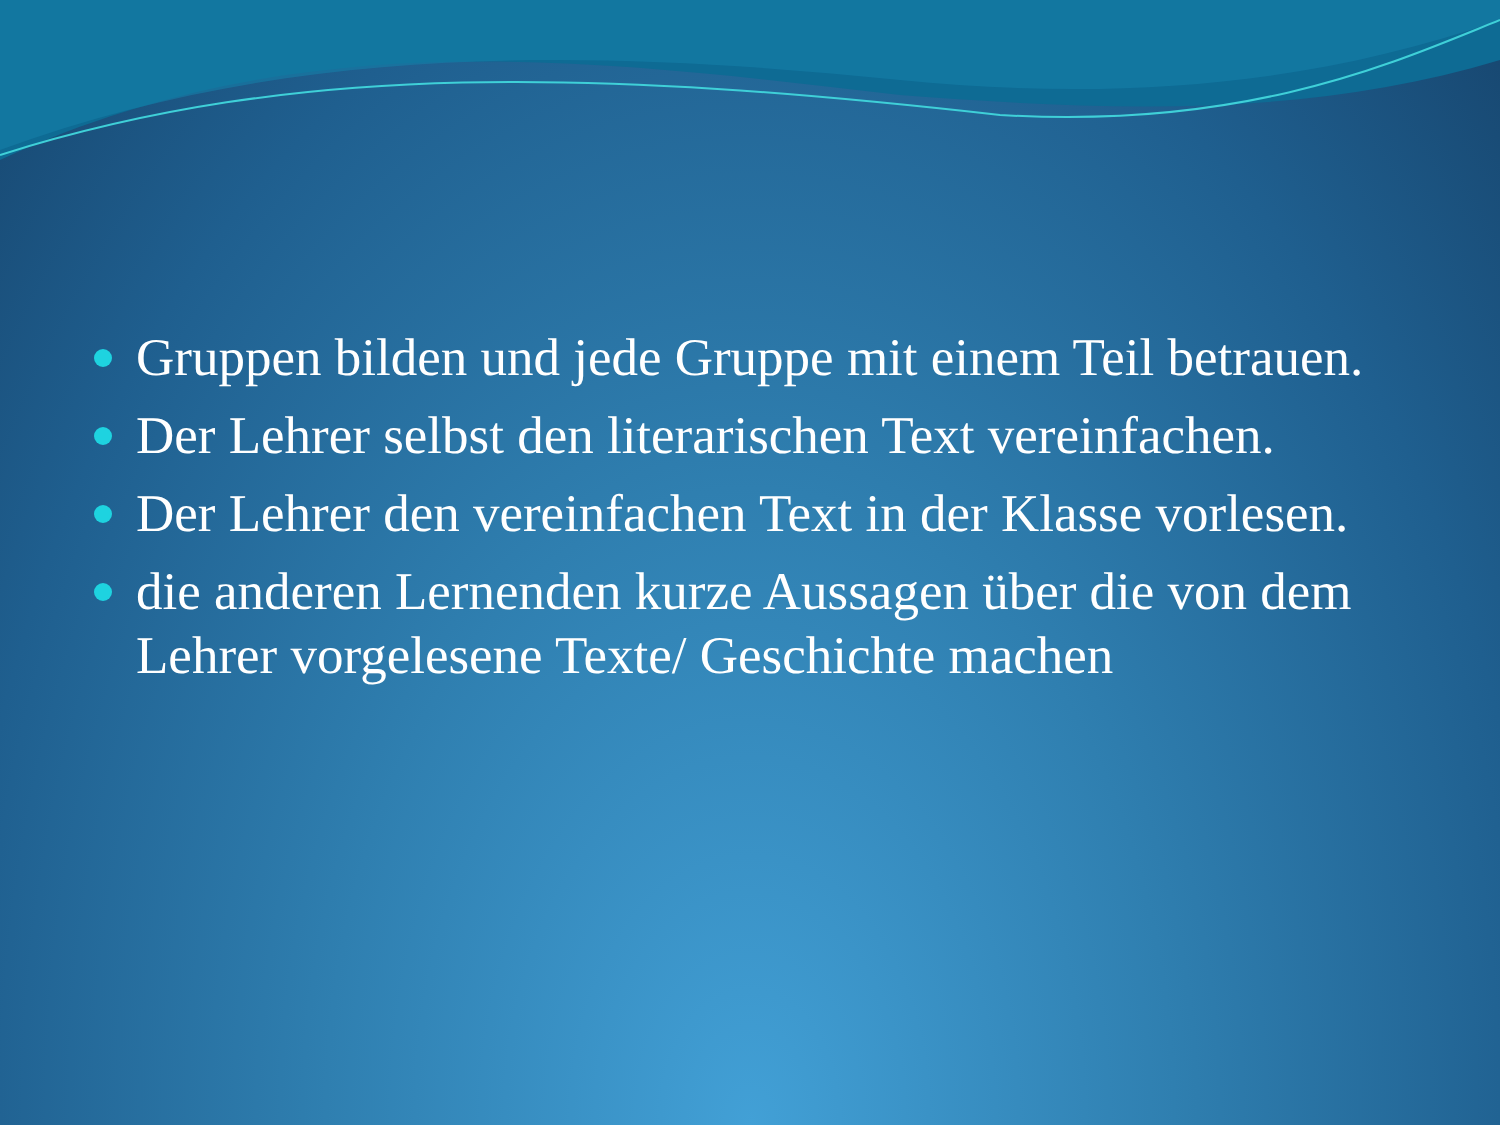Gruppen bilden und jede Gruppe mit einem Teil betrauen.
Der Lehrer selbst den literarischen Text vereinfachen.
Der Lehrer den vereinfachen Text in der Klasse vorlesen.
die anderen Lernenden kurze Aussagen über die von dem Lehrer vorgelesene Texte/ Geschichte machen